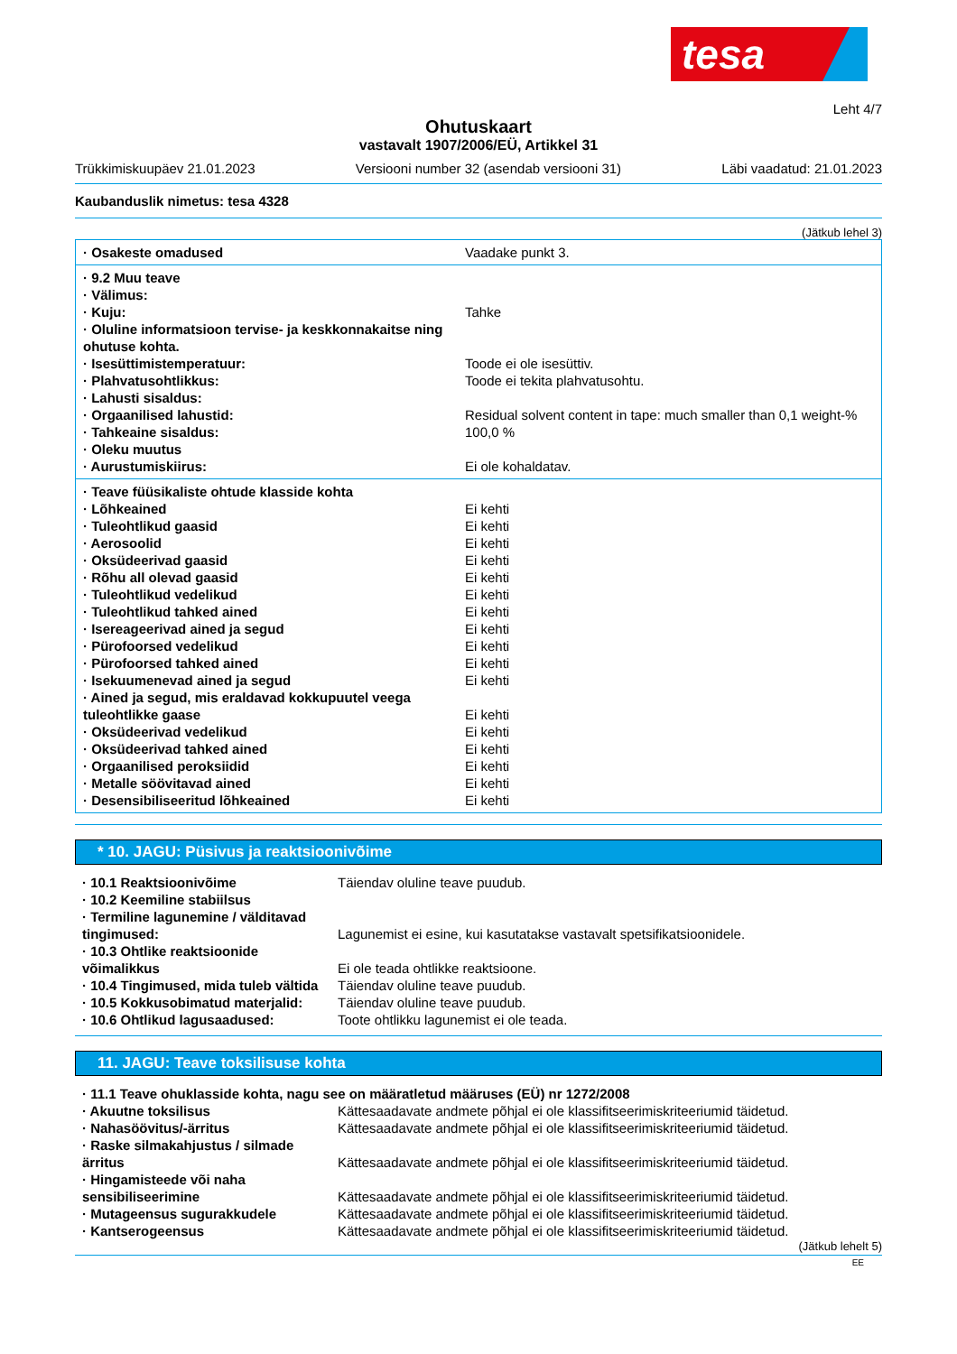tesa
Leht 4/7
Ohutuskaart
vastavalt 1907/2006/EÜ, Artikkel 31
Trükkimiskuupäev 21.01.2023 Versiooni number 32 (asendab versiooni 31) Läbi vaadatud: 21.01.2023
Kaubanduslik nimetus: tesa 4328
(Jätkub lehel 3)
| · Osakeste omadused | Vaadake punkt 3. |
| · 9.2 Muu teave | |
| · Välimus: | |
| · Kuju: | Tahke |
| · Oluline informatsioon tervise- ja keskkonnakaitse ning ohutuse kohta. | |
| · Isesüttimistemperatuur: | Toode ei ole isesüttiv. |
| · Plahvatusohtlikkus: | Toode ei tekita plahvatusohtu. |
| · Lahusti sisaldus: | |
| · Orgaanilised lahustid: | Residual solvent content in tape: much smaller than 0,1 weight-% |
| · Tahkeaine sisaldus: | 100,0 % |
| · Oleku muutus | |
| · Aurustumiskiirus: | Ei ole kohaldatav. |
| · Teave füüsikaliste ohtude klasside kohta | |
| · Lõhkeained | Ei kehti |
| · Tuleohtlikud gaasid | Ei kehti |
| · Aerosoolid | Ei kehti |
| · Oksüdeerivad gaasid | Ei kehti |
| · Rõhu all olevad gaasid | Ei kehti |
| · Tuleohtlikud vedelikud | Ei kehti |
| · Tuleohtlikud tahked ained | Ei kehti |
| · Isereageerivad ained ja segud | Ei kehti |
| · Pürofoorsed vedelikud | Ei kehti |
| · Pürofoorsed tahked ained | Ei kehti |
| · Isekuumenevad ained ja segud | Ei kehti |
| · Ained ja segud, mis eraldavad kokkupuutel veega tuleohtlikke gaase | Ei kehti |
| · Oksüdeerivad vedelikud | Ei kehti |
| · Oksüdeerivad tahked ained | Ei kehti |
| · Orgaanilised peroksiidid | Ei kehti |
| · Metalle söövitavad ained | Ei kehti |
| · Desensibiliseeritud lõhkeained | Ei kehti |
* 10. JAGU: Püsivus ja reaktsioonivõime
| · 10.1 Reaktsioonivõime | Täiendav oluline teave puudub. |
| · 10.2 Keemiline stabiilsus | |
| · Termiline lagunemine / välditavad tingimused: | Lagunemist ei esine, kui kasutatakse vastavalt spetsifikatsioonidele. |
| · 10.3 Ohtlike reaktsioonide võimalikkus | Ei ole teada ohtlikke reaktsioone. |
| · 10.4 Tingimused, mida tuleb vältida | Täiendav oluline teave puudub. |
| · 10.5 Kokkusobimatud materjalid: | Täiendav oluline teave puudub. |
| · 10.6 Ohtlikud lagusaadused: | Toote ohtlikku lagunemist ei ole teada. |
11. JAGU: Teave toksilisuse kohta
| · 11.1 Teave ohuklasside kohta, nagu see on määratletud määruses (EÜ) nr 1272/2008 | |
| · Akuutne toksilisus | Kättesaadavate andmete põhjal ei ole klassifitseerimiskriteeriumid täidetud. |
| · Nahasöövitus/-ärritus | Kättesaadavate andmete põhjal ei ole klassifitseerimiskriteeriumid täidetud. |
| · Raske silmakahjustus / silmade ärritus | Kättesaadavate andmete põhjal ei ole klassifitseerimiskriteeriumid täidetud. |
| · Hingamisteede või naha sensibiliseerimine | Kättesaadavate andmete põhjal ei ole klassifitseerimiskriteeriumid täidetud. |
| · Mutageensus sugurakkudele | Kättesaadavate andmete põhjal ei ole klassifitseerimiskriteeriumid täidetud. |
| · Kantserogeensus | Kättesaadavate andmete põhjal ei ole klassifitseerimiskriteeriumid täidetud. |
(Jätkub lehelt 5)
EE